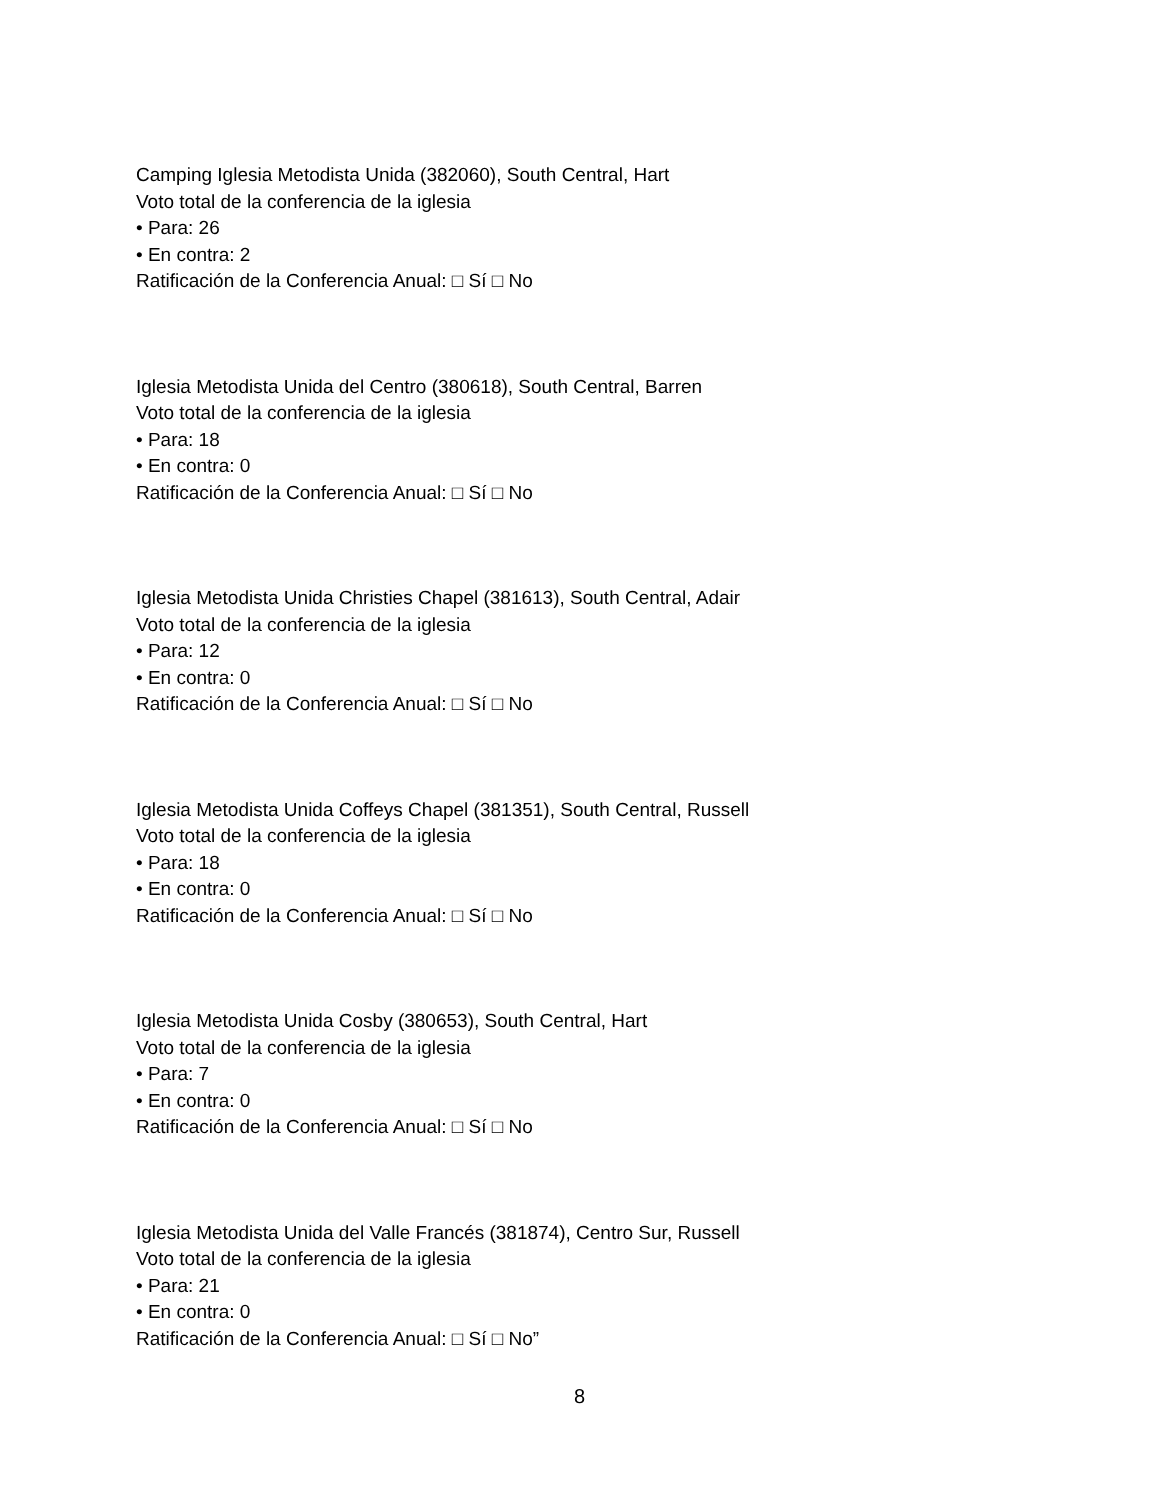Camping Iglesia Metodista Unida (382060), South Central, Hart
Voto total de la conferencia de la iglesia
• Para: 26
• En contra: 2
Ratificación de la Conferencia Anual: □ Sí □ No
Iglesia Metodista Unida del Centro (380618), South Central, Barren
Voto total de la conferencia de la iglesia
• Para: 18
• En contra: 0
Ratificación de la Conferencia Anual: □ Sí □ No
Iglesia Metodista Unida Christies Chapel (381613), South Central, Adair
Voto total de la conferencia de la iglesia
• Para: 12
• En contra: 0
Ratificación de la Conferencia Anual: □ Sí □ No
Iglesia Metodista Unida Coffeys Chapel (381351), South Central, Russell
Voto total de la conferencia de la iglesia
• Para: 18
• En contra: 0
Ratificación de la Conferencia Anual: □ Sí □ No
Iglesia Metodista Unida Cosby (380653), South Central, Hart
Voto total de la conferencia de la iglesia
• Para: 7
• En contra: 0
Ratificación de la Conferencia Anual: □ Sí □ No
Iglesia Metodista Unida del Valle Francés (381874), Centro Sur, Russell
Voto total de la conferencia de la iglesia
• Para: 21
• En contra: 0
Ratificación de la Conferencia Anual: □ Sí □ No”
8